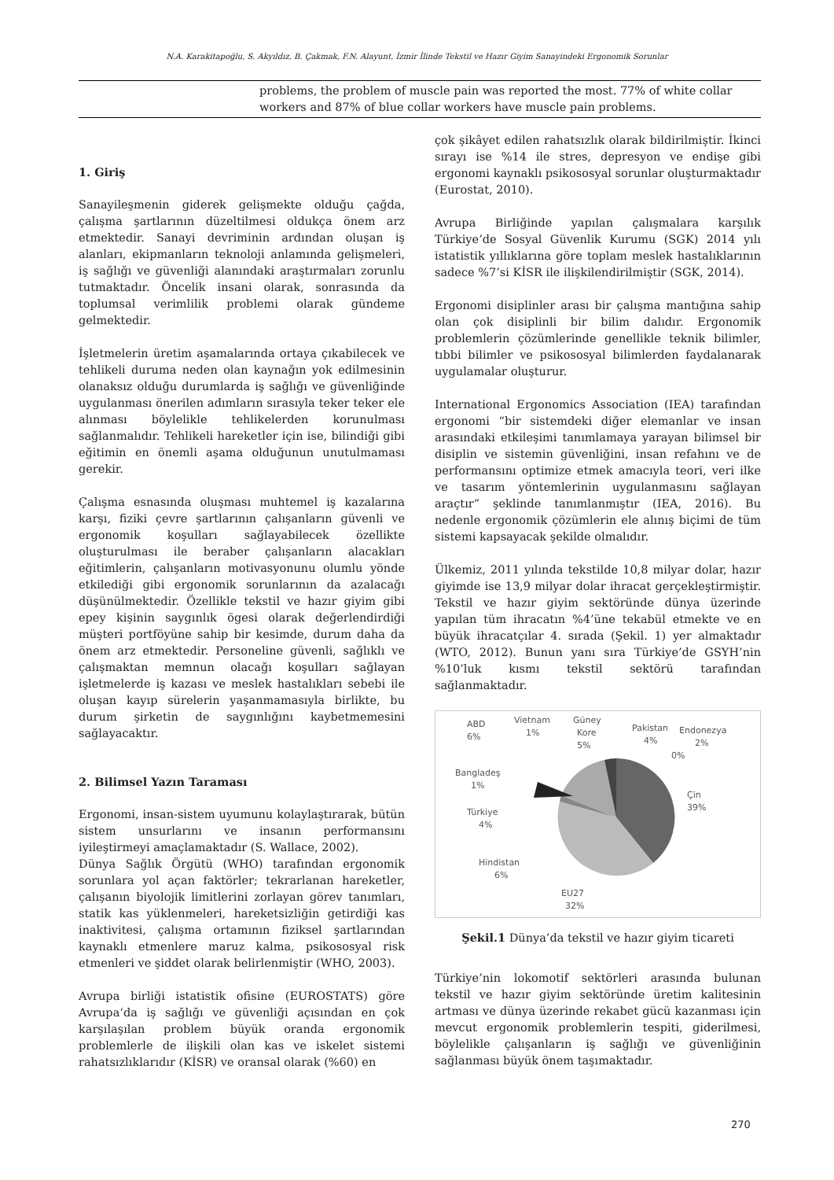N.A. Karakitapoğlu, S. Akyıldız, B. Çakmak, F.N. Alayunt, İzmir İlinde Tekstil ve Hazır Giyim Sanayindeki Ergonomik Sorunlar
problems, the problem of muscle pain was reported the most. 77% of white collar workers and 87% of blue collar workers have muscle pain problems.
1. Giriş
Sanayileşmenin giderek gelişmekte olduğu çağda, çalışma şartlarının düzeltilmesi oldukça önem arz etmektedir. Sanayi devriminin ardından oluşan iş alanları, ekipmanların teknoloji anlamında gelişmeleri, iş sağlığı ve güvenliği alanındaki araştırmaları zorunlu tutmaktadır. Öncelik insani olarak, sonrasında da toplumsal verimlilik problemi olarak gündeme gelmektedir.
İşletmelerin üretim aşamalarında ortaya çıkabilecek ve tehlikeli duruma neden olan kaynağın yok edilmesinin olanaksız olduğu durumlarda iş sağlığı ve güvenliğinde uygulanması önerilen adımların sırasıyla teker teker ele alınması böylelikle tehlikelerden korunulması sağlanmalıdır. Tehlikeli hareketler için ise, bilindiği gibi eğitimin en önemli aşama olduğunun unutulmaması gerekir.
Çalışma esnasında oluşması muhtemel iş kazalarına karşı, fiziki çevre şartlarının çalışanların güvenli ve ergonomik koşulları sağlayabilecek özellikte oluşturulması ile beraber çalışanların alacakları eğitimlerin, çalışanların motivasyonunu olumlu yönde etkilediği gibi ergonomik sorunlarının da azalacağı düşünülmektedir. Özellikle tekstil ve hazır giyim gibi epey kişinin saygınlık ögesi olarak değerlendirdiği müşteri portföyüne sahip bir kesimde, durum daha da önem arz etmektedir. Personeline güvenli, sağlıklı ve çalışmaktan memnun olacağı koşulları sağlayan işletmelerde iş kazası ve meslek hastalıkları sebebi ile oluşan kayıp sürelerin yaşanmamasıyla birlikte, bu durum şirketin de saygınlığını kaybetmemesini sağlayacaktır.
2. Bilimsel Yazın Taraması
Ergonomi, insan-sistem uyumunu kolaylaştırarak, bütün sistem unsurlarını ve insanın performansını iyileştirmeyi amaçlamaktadır (S. Wallace, 2002).
Dünya Sağlık Örgütü (WHO) tarafından ergonomik sorunlara yol açan faktörler; tekrarlanan hareketler, çalışanın biyolojik limitlerini zorlayan görev tanımları, statik kas yüklenmeleri, hareketsizliğin getirdiği kas inaktivitesi, çalışma ortamının fiziksel şartlarından kaynaklı etmenlere maruz kalma, psikososyal risk etmenleri ve şiddet olarak belirlenmiştir (WHO, 2003).
Avrupa birliği istatistik ofisine (EUROSTATS) göre Avrupa‘da iş sağlığı ve güvenliği açısından en çok karşılaşılan problem büyük oranda ergonomik problemlerle de ilişkili olan kas ve iskelet sistemi rahatsızlıklarıdır (KİSR) ve oransal olarak (%60) en
çok şikâyet edilen rahatsızlık olarak bildirilmiştir. İkinci sırayı ise %14 ile stres, depresyon ve endişe gibi ergonomi kaynaklı psikososyal sorunlar oluşturmaktadır (Eurostat, 2010).
Avrupa Birliğinde yapılan çalışmalara karşılık Türkiye’de Sosyal Güvenlik Kurumu (SGK) 2014 yılı istatistik yıllıklarına göre toplam meslek hastalıklarının sadece %7’si KİSR ile ilişkilendirilmiştir (SGK, 2014).
Ergonomi disiplinler arası bir çalışma mantığına sahip olan çok disiplinli bir bilim dalıdır. Ergonomik problemlerin çözümlerinde genellikle teknik bilimler, tıbbi bilimler ve psikososyal bilimlerden faydalanarak uygulamalar oluşturur.
International Ergonomics Association (IEA) tarafından ergonomi “bir sistemdeki diğer elemanlar ve insan arasındaki etkileşimi tanımlamaya yarayan bilimsel bir disiplin ve sistemin güvenliğini, insan refahını ve de performansını optimize etmek amacıyla teori, veri ilke ve tasarım yöntemlerinin uygulanmasını sağlayan araçtır” şeklinde tanımlanmıştır (IEA, 2016). Bu nedenle ergonomik çözümlerin ele alınış biçimi de tüm sistemi kapsayacak şekilde olmalıdır.
Ülkemiz, 2011 yılında tekstilde 10,8 milyar dolar, hazır giyimde ise 13,9 milyar dolar ihracat gerçekleştirmiştir. Tekstil ve hazır giyim sektöründe dünya üzerinde yapılan tüm ihracatın %4’üne tekabül etmekte ve en büyük ihracatçılar 4. sırada (Şekil. 1) yer almaktadır (WTO, 2012). Bunun yanı sıra Türkiye’de GSYH’nin %10’luk kısmı tekstil sektörü tarafından sağlanmaktadır.
ABD
6%
Vietnam
1%
Güney
Kore
5%
Pakistan
4%
Endonezya
2%
0%
Bangladeş
1%
Çin
39%
Türkiye
4%
Hindistan
6%
EU27
32%
Şekil.1 Dünya’da tekstil ve hazır giyim ticareti
Türkiye’nin lokomotif sektörleri arasında bulunan tekstil ve hazır giyim sektöründe üretim kalitesinin artması ve dünya üzerinde rekabet gücü kazanması için mevcut ergonomik problemlerin tespiti, giderilmesi, böylelikle çalışanların iş sağlığı ve güvenliğinin sağlanması büyük önem taşımaktadır.
270